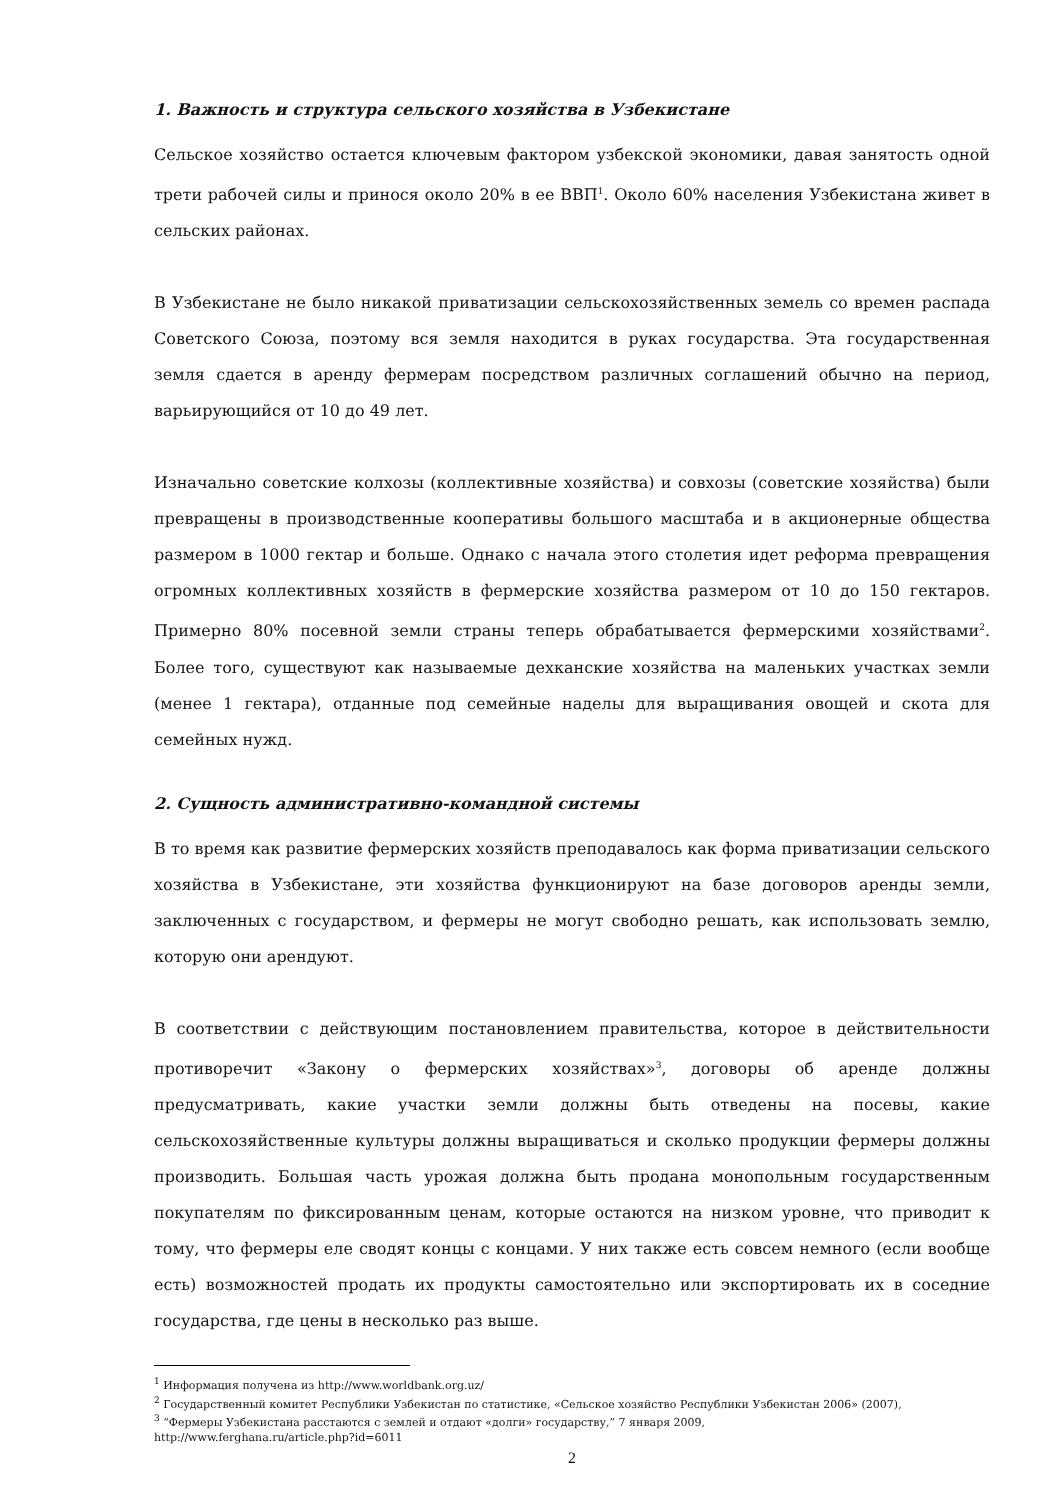1. Важность и структура сельского хозяйства в Узбекистане
Сельское хозяйство остается ключевым фактором узбекской экономики, давая занятость одной трети рабочей силы и принося около 20% в ее ВВП<sup>1</sup>. Около 60% населения Узбекистана живет в сельских районах.
В Узбекистане не было никакой приватизации сельскохозяйственных земель со времен распада Советского Союза, поэтому вся земля находится в руках государства. Эта государственная земля сдается в аренду фермерам посредством различных соглашений обычно на период, варьирующийся от 10 до 49 лет.
Изначально советские колхозы (коллективные хозяйства) и совхозы (советские хозяйства) были превращены в производственные кооперативы большого масштаба и в акционерные общества размером в 1000 гектар и больше. Однако с начала этого столетия идет реформа превращения огромных коллективных хозяйств в фермерские хозяйства размером от 10 до 150 гектаров. Примерно 80% посевной земли страны теперь обрабатывается фермерскими хозяйствами<sup>2</sup>. Более того, существуют как называемые дехканские хозяйства на маленьких участках земли (менее 1 гектара), отданные под семейные наделы для выращивания овощей и скота для семейных нужд.
2. Сущность административно-командной системы
В то время как развитие фермерских хозяйств преподавалось как форма приватизации сельского хозяйства в Узбекистане, эти хозяйства функционируют на базе договоров аренды земли, заключенных с государством, и фермеры не могут свободно решать, как использовать землю, которую они арендуют.
В соответствии с действующим постановлением правительства, которое в действительности противоречит «Закону о фермерских хозяйствах»<sup>3</sup>, договоры об аренде должны предусматривать, какие участки земли должны быть отведены на посевы, какие сельскохозяйственные культуры должны выращиваться и сколько продукции фермеры должны производить. Большая часть урожая должна быть продана монопольным государственным покупателям по фиксированным ценам, которые остаются на низком уровне, что приводит к тому, что фермеры еле сводят концы с концами. У них также есть совсем немного (если вообще есть) возможностей продать их продукты самостоятельно или экспортировать их в соседние государства, где цены в несколько раз выше.
<sup>1</sup> Информация получена из http://www.worldbank.org.uz/
<sup>2</sup> Государственный комитет Республики Узбекистан по статистике, «Сельское хозяйство Республики Узбекистан 2006» (2007),
<sup>3</sup> “Фермеры Узбекистана расстаются с землей и отдают «долги» государству,” 7 января 2009,
http://www.ferghana.ru/article.php?id=6011
2